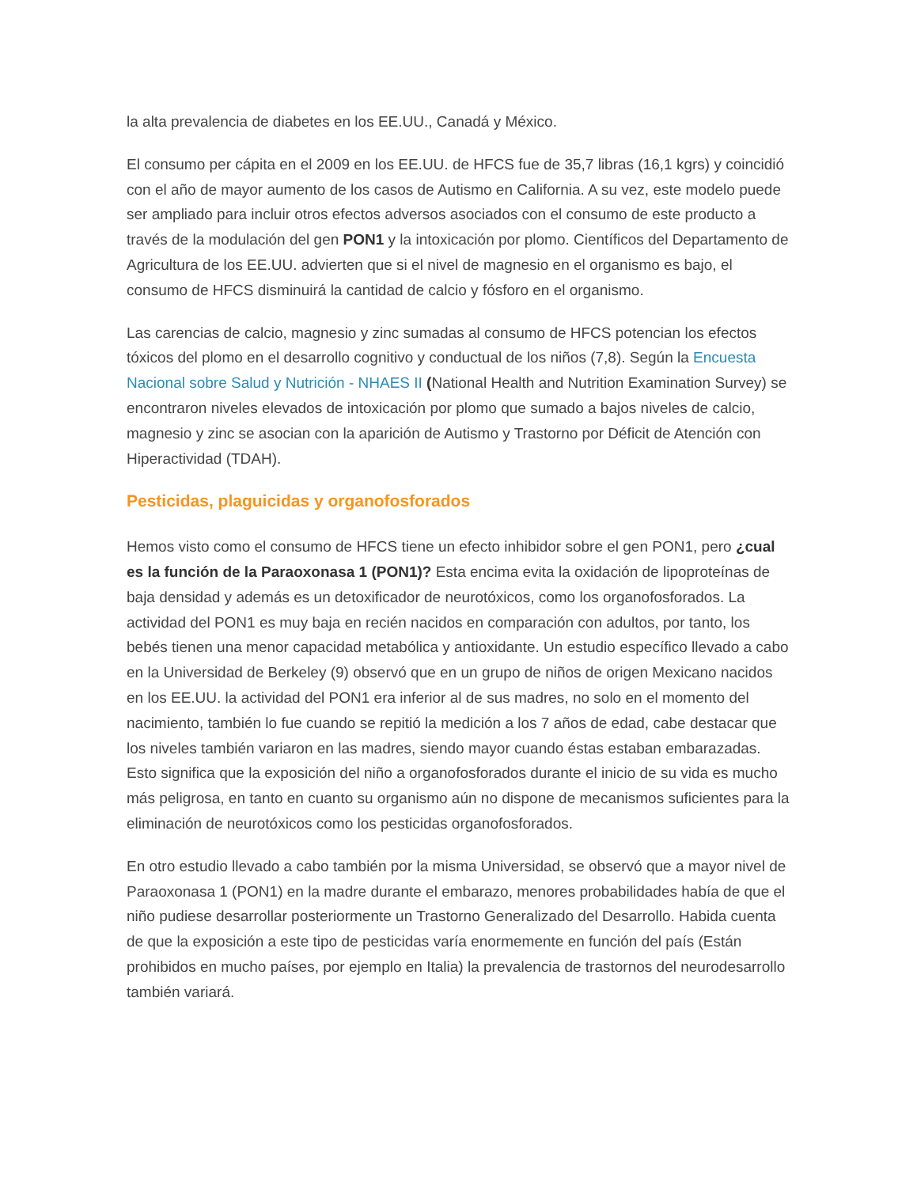la alta prevalencia de diabetes en los EE.UU., Canadá y México.
El consumo per cápita en el 2009 en los EE.UU. de HFCS fue de 35,7 libras (16,1 kgrs) y coincidió con el año de mayor aumento de los casos de Autismo en California. A su vez, este modelo puede ser ampliado para incluir otros efectos adversos asociados con el consumo de este producto a través de la modulación del gen PON1 y la intoxicación por plomo. Científicos del Departamento de Agricultura de los EE.UU. advierten que si el nivel de magnesio en el organismo es bajo, el consumo de HFCS disminuirá la cantidad de calcio y fósforo en el organismo.
Las carencias de calcio, magnesio y zinc sumadas al consumo de HFCS potencian los efectos tóxicos del plomo en el desarrollo cognitivo y conductual de los niños (7,8). Según la Encuesta Nacional sobre Salud y Nutrición - NHAES II (National Health and Nutrition Examination Survey) se encontraron niveles elevados de intoxicación por plomo que sumado a bajos niveles de calcio, magnesio y zinc se asocian con la aparición de Autismo y Trastorno por Déficit de Atención con Hiperactividad (TDAH).
Pesticidas, plaguicidas y organofosforados
Hemos visto como el consumo de HFCS tiene un efecto inhibidor sobre el gen PON1, pero ¿cual es la función de la Paraoxonasa 1 (PON1)? Esta encima evita la oxidación de lipoproteínas de baja densidad y además es un detoxificador de neurotóxicos, como los organofosforados. La actividad del PON1 es muy baja en recién nacidos en comparación con adultos, por tanto, los bebés tienen una menor capacidad metabólica y antioxidante. Un estudio específico llevado a cabo en la Universidad de Berkeley (9) observó que en un grupo de niños de origen Mexicano nacidos en los EE.UU. la actividad del PON1 era inferior al de sus madres, no solo en el momento del nacimiento, también lo fue cuando se repitió la medición a los 7 años de edad, cabe destacar que los niveles también variaron en las madres, siendo mayor cuando éstas estaban embarazadas. Esto significa que la exposición del niño a organofosforados durante el inicio de su vida es mucho más peligrosa, en tanto en cuanto su organismo aún no dispone de mecanismos suficientes para la eliminación de neurotóxicos como los pesticidas organofosforados.
En otro estudio llevado a cabo también por la misma Universidad, se observó que a mayor nivel de Paraoxonasa 1 (PON1) en la madre durante el embarazo, menores probabilidades había de que el niño pudiese desarrollar posteriormente un Trastorno Generalizado del Desarrollo. Habida cuenta de que la exposición a este tipo de pesticidas varía enormemente en función del país (Están prohibidos en mucho países, por ejemplo en Italia) la prevalencia de trastornos del neurodesarrollo también variará.